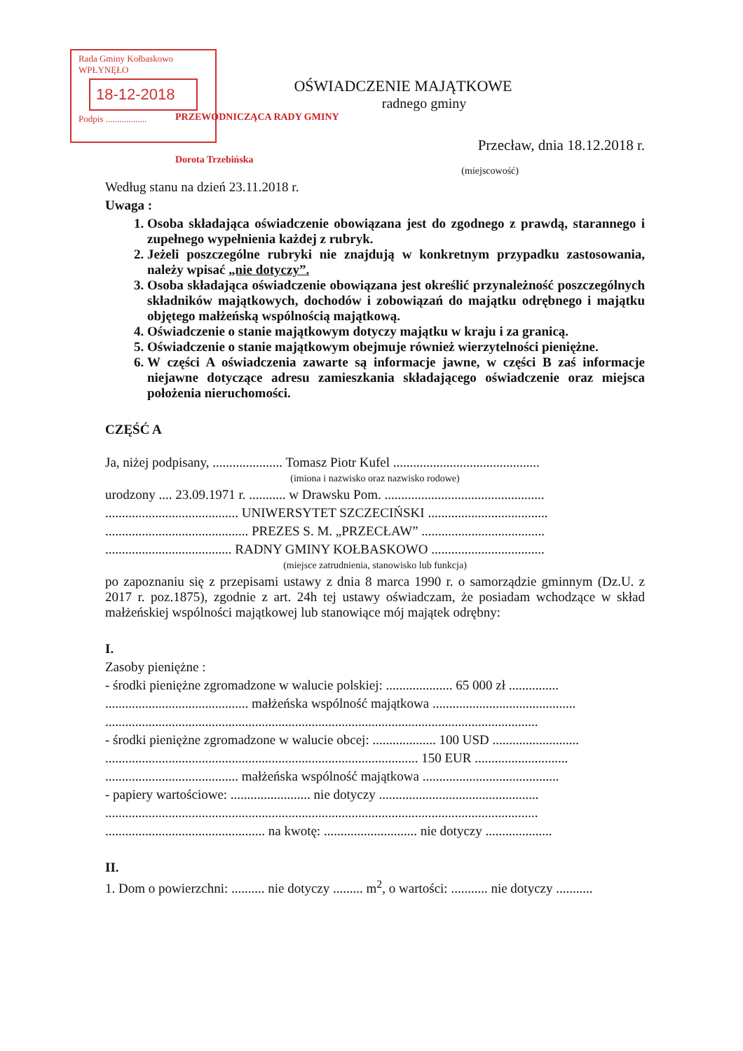Rada Gminy Kołbaskowo
WPŁYNĘŁO
18-12-2018
Podpis ..................
OŚWIADCZENIE MAJĄTKOWE
radnego gminy
PRZEWODNICZĄCA RADY GMINY
Przecław, dnia 18.12.2018 r.
Dorota Trzebińska
(miejscowość)
Według stanu na dzień 23.11.2018 r.
Uwaga :
1. Osoba składająca oświadczenie obowiązana jest do zgodnego z prawdą, starannego i zupełnego wypełnienia każdej z rubryk.
2. Jeżeli poszczególne rubryki nie znajdują w konkretnym przypadku zastosowania, należy wpisać „nie dotyczy”.
3. Osoba składająca oświadczenie obowiązana jest określić przynależność poszczególnych składników majątkowych, dochodów i zobowiązań do majątku odrębnego i majątku objętego małżeńską wspólnością majątkową.
4. Oświadczenie o stanie majątkowym dotyczy majątku w kraju i za granicą.
5. Oświadczenie o stanie majątkowym obejmuje również wierzytelności pieniężne.
6. W części A oświadczenia zawarte są informacje jawne, w części B zaś informacje niejawne dotyczące adresu zamieszkania składającego oświadczenie oraz miejsca położenia nieruchomości.
CZĘŚĆ A
Ja, niżej podpisany, ..................... Tomasz Piotr Kufel ............................................
(imiona i nazwisko oraz nazwisko rodowe)
urodzony .... 23.09.1971 r. ........... w Drawsku Pom. ................................................
........................................ UNIWERSYTET SZCZECIŃSKI ....................................
........................................... PREZES S. M. „PRZECŁAW” .....................................
...................................... RADNY GMINY KOŁBASKOWO ..................................
(miejsce zatrudnienia, stanowisko lub funkcja)
po zapoznaniu się z przepisami ustawy z dnia 8 marca 1990 r. o samorządzie gminnym (Dz.U. z 2017 r. poz.1875), zgodnie z art. 24h tej ustawy oświadczam, że posiadam wchodzące w skład małżeńskiej wspólności majątkowej lub stanowiące mój majątek odrębny:
I.
Zasoby pieniężne :
- środki pieniężne zgromadzone w walucie polskiej: .................... 65 000 zł ...............
........................................... małżeńska wspólność majątkowa ...........................................
..................................................................................................................................
- środki pieniężne zgromadzone w walucie obcej: ................... 100 USD ..........................
.............................................................................................. 150 EUR ............................
........................................ małżeńska wspólność majątkowa .........................................
- papiery wartościowe: ........................ nie dotyczy ................................................
..................................................................................................................................
................................................ na kwotę: ............................ nie dotyczy ....................
II.
1. Dom o powierzchni: .......... nie dotyczy ......... m<sup>2</sup>, o wartości: ........... nie dotyczy ...........